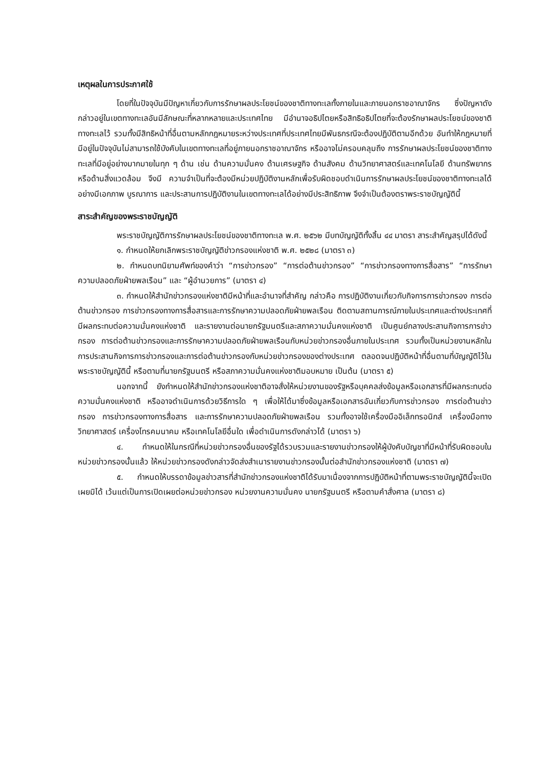เหตุผลในการประกาศใช้
โดยที่ในปัจจุบันมีปัญหาเกี่ยวกับการรักษาผลประโยชน์ของชาติทางทะเลทั้งภายในและภายนอกราชอาณาจักร ซึ่งปัญหาดังกล่าวอยู่ในเขตทางทะเลอันมีลักษณะที่หลากหลายและประเทศไทย มีอำนาจอธิปไตยหรือสิทธิอธิปไตยที่จะต้องรักษาผลประโยชน์ของชาติทางทะเลไว้ รวมทั้งมีสิทธิหน้าที่อื่นตามหลักกฎหมายระหว่างประเทศที่ประเทศไทยมีพันธกรณีจะต้องปฏิบัติตามอีกด้วย อันทำให้กฎหมายที่มีอยู่ในปัจจุบันไม่สามารถใช้บังคับในเขตทางทะเลที่อยู่ภายนอกราชอาณาจักร หรืออาจไม่ครอบคลุมถึง การรักษาผลประโยชน์ของชาติทางทะเลที่มีอยู่อย่างมากมายในทุก ๆ ด้าน เช่น ด้านความมั่นคง ด้านเศรษฐกิจ ด้านสังคม ด้านวิทยาศาสตร์และเทคโนโลยี ด้านทรัพยากร หรือด้านสิ่งแวดล้อม จึงมี ความจำเป็นที่จะต้องมีหน่วยปฏิบัติงานหลักเพื่อรับผิดชอบดำเนินการรักษาผลประโยชน์ของชาติทางทะเลได้อย่างมีเอกภาพ บูรณาการ และประสานการปฏิบัติงานในเขตทางทะเลได้อย่างมีประสิทธิภาพ จึงจำเป็นต้องตราพระราชบัญญัตินี้
สาระสำคัญของพระราชบัญญัติ
พระราชบัญญัติการรักษาผลประโยชน์ของชาติทางทะเล พ.ศ. ๒๕๖๒ มีบทบัญญัติทั้งสิ้น ๔๔ มาตรา สาระสำคัญสรุปได้ดังนี้
๑. กำหนดให้ยกเลิกพระราชบัญญัติข่าวกรองแห่งชาติ พ.ศ. ๒๕๒๘ (มาตรา ๓)
๒. กำหนดบทนิยามศัพท์ของคำว่า “การข่าวกรอง” “การต่อต้านข่าวกรอง” “การข่าวกรองทางการสื่อสาร” “การรักษาความปลอดภัยฝ่ายพลเรือน” และ “ผู้อำนวยการ” (มาตรา ๔)
๓. กำหนดให้สำนักข่าวกรองแห่งชาติมีหน้าที่และอำนาจที่สำคัญ กล่าวคือ การปฏิบัติงานเกี่ยวกับกิจการการข่าวกรอง การต่อต้านข่าวกรอง การข่าวกรองทางการสื่อสารและการรักษาความปลอดภัยฝ่ายพลเรือน ติดตามสถานการณ์ภายในประเทศและต่างประเทศที่มีผลกระทบต่อความมั่นคงแห่งชาติ และรายงานต่อนายกรัฐมนตรีและสภาความมั่นคงแห่งชาติ เป็นศูนย์กลางประสานกิจการการข่าวกรอง การต่อต้านข่าวกรองและการรักษาความปลอดภัยฝ่ายพลเรือนกับหน่วยข่าวกรองอื่นภายในประเทศ รวมทั้งเป็นหน่วยงานหลักในการประสานกิจการการข่าวกรองและการต่อต้านข่าวกรองกับหน่วยข่าวกรองของต่างประเทศ ตลอดจนปฏิบัติหน้าที่อื่นตามที่บัญญัติไว้ในพระราชบัญญัตินี้ หรือตามที่นายกรัฐมนตรี หรือสภาความมั่นคงแห่งชาติมอบหมาย เป็นต้น (มาตรา ๕)
นอกจากนี้ ยังกำหนดให้สำนักข่าวกรองแห่งชาติอาจสั่งให้หน่วยงานของรัฐหรือบุคคลส่งข้อมูลหรือเอกสารที่มีผลกระทบต่อความมั่นคงแห่งชาติ หรืออาจดำเนินการด้วยวิธีการใด ๆ เพื่อให้ได้มาซึ่งข้อมูลหรือเอกสารอันเกี่ยวกับการข่าวกรอง การต่อต้านข่าวกรอง การข่าวกรองทางการสื่อสาร และการรักษาความปลอดภัยฝ่ายพลเรือน รวมทั้งอาจใช้เครื่องมืออิเล็กทรอนิกส์ เครื่องมือทางวิทยาศาสตร์ เครื่องโทรคมนาคม หรือเทคโนโลยีอื่นใด เพื่อดำเนินการดังกล่าวได้ (มาตรา ๖)
๔. กำหนดให้ในกรณีที่หน่วยข่าวกรองอื่นของรัฐได้รวบรวมและรายงานข่าวกรองให้ผู้บังคับบัญชาที่มีหน้าที่รับผิดชอบในหน่วยข่าวกรองนั้นแล้ว ให้หน่วยข่าวกรองดังกล่าวจัดส่งสำเนารายงานข่าวกรองนั้นต่อสำนักข่าวกรองแห่งชาติ (มาตรา ๗)
๕. กำหนดให้บรรดาข้อมูลข่าวสารที่สำนักข่าวกรองแห่งชาติได้รับมาเนื่องจากการปฏิบัติหน้าที่ตามพระราชบัญญัตินี้จะเปิดเผยมิได้ เว้นแต่เป็นการเปิดเผยต่อหน่วยข่าวกรอง หน่วยงานความมั่นคง นายกรัฐมนตรี หรือตามคำสั่งศาล (มาตรา ๘)